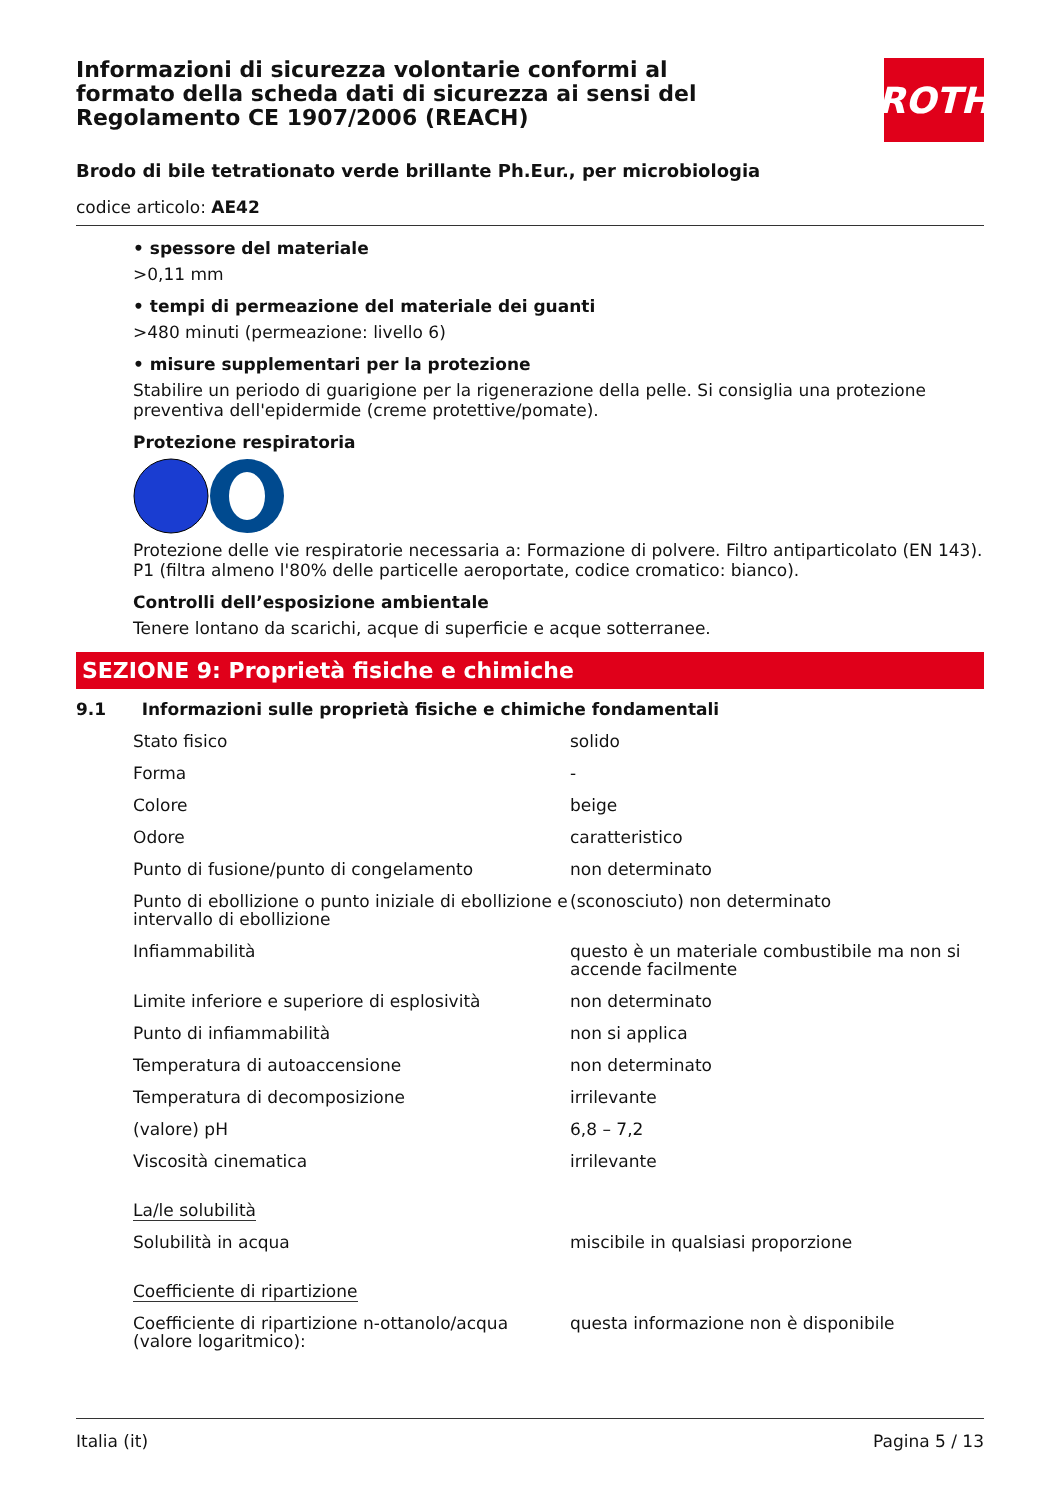ROTH
Informazioni di sicurezza volontarie conformi al formato della scheda dati di sicurezza ai sensi del Regolamento CE 1907/2006 (REACH)
Brodo di bile tetrationato verde brillante Ph.Eur., per microbiologia
codice articolo: AE42
• spessore del materiale
>0,11 mm
• tempi di permeazione del materiale dei guanti
>480 minuti (permeazione: livello 6)
• misure supplementari per la protezione
Stabilire un periodo di guarigione per la rigenerazione della pelle. Si consiglia una protezione preventiva dell'epidermide (creme protettive/pomate).
Protezione respiratoria
Protezione delle vie respiratorie necessaria a: Formazione di polvere. Filtro antiparticolato (EN 143). P1 (filtra almeno l'80% delle particelle aeroportate, codice cromatico: bianco).
Controlli dell’esposizione ambientale
Tenere lontano da scarichi, acque di superficie e acque sotterranee.
SEZIONE 9: Proprietà fisiche e chimiche
9.1 Informazioni sulle proprietà fisiche e chimiche fondamentali
| Stato fisico | solido |
| Forma | - |
| Colore | beige |
| Odore | caratteristico |
| Punto di fusione/punto di congelamento | non determinato |
| Punto di ebollizione o punto iniziale di ebollizione e intervallo di ebollizione | (sconosciuto) non determinato |
| Infiammabilità | questo è un materiale combustibile ma non si accende facilmente |
| Limite inferiore e superiore di esplosività | non determinato |
| Punto di infiammabilità | non si applica |
| Temperatura di autoaccensione | non determinato |
| Temperatura di decomposizione | irrilevante |
| (valore) pH | 6,8 – 7,2 |
| Viscosità cinematica | irrilevante |
| La/le solubilità | |
| Solubilità in acqua | miscibile in qualsiasi proporzione |
| Coefficiente di ripartizione | |
| Coefficiente di ripartizione n-ottanolo/acqua (valore logaritmico): | questa informazione non è disponibile |
Italia (it) Pagina 5 / 13